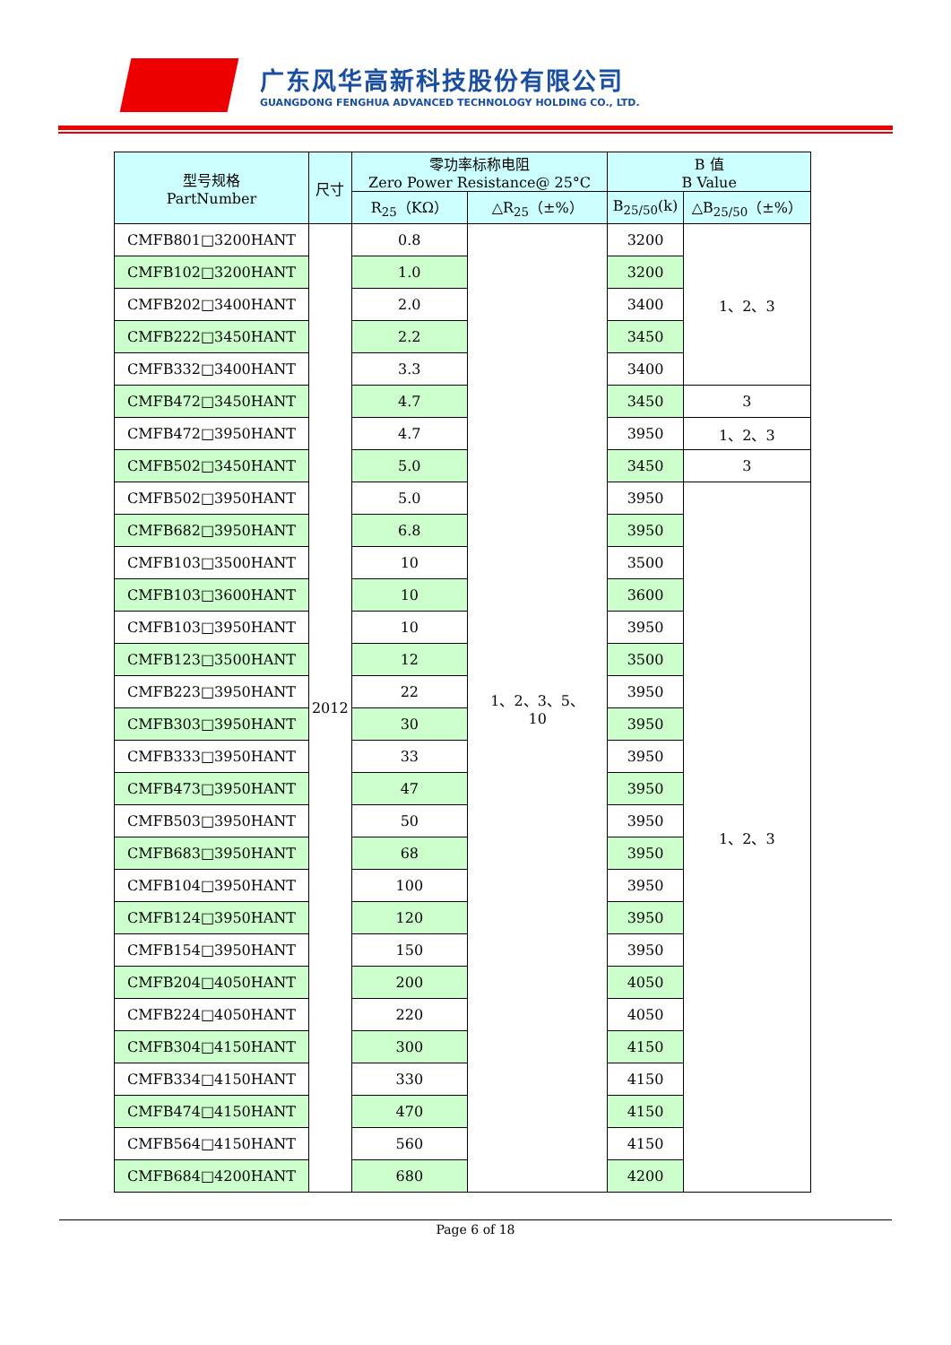广东风华高新科技股份有限公司
GUANGDONG FENGHUA ADVANCED TECHNOLOGY HOLDING CO., LTD.
| 型号规格 PartNumber | 尺寸 | 零功率标称电阻 Zero Power Resistance@ 25°C | | B 值 B Value | |
| --- | --- | --- | --- | --- | --- |
| | | R<sub>25</sub>（KΩ） | △R<sub>25</sub>（±%） | B<sub>25/50</sub>(k) | △B<sub>25/50</sub>（±%） |
| CMFB801□3200HANT | 2012 | 0.8 | 1、2、3、5、 10 | 3200 | 1、2、3 |
| CMFB102□3200HANT | | 1.0 | | 3200 | |
| CMFB202□3400HANT | | 2.0 | | 3400 | |
| CMFB222□3450HANT | | 2.2 | | 3450 | |
| CMFB332□3400HANT | | 3.3 | | 3400 | |
| CMFB472□3450HANT | | 4.7 | | 3450 | 3 |
| CMFB472□3950HANT | | 4.7 | | 3950 | 1、2、3 |
| CMFB502□3450HANT | | 5.0 | | 3450 | 3 |
| CMFB502□3950HANT | | 5.0 | | 3950 | 1、2、3 |
| CMFB682□3950HANT | | 6.8 | | 3950 | |
| CMFB103□3500HANT | | 10 | | 3500 | |
| CMFB103□3600HANT | | 10 | | 3600 | |
| CMFB103□3950HANT | | 10 | | 3950 | |
| CMFB123□3500HANT | | 12 | | 3500 | |
| CMFB223□3950HANT | | 22 | | 3950 | |
| CMFB303□3950HANT | | 30 | | 3950 | |
| CMFB333□3950HANT | | 33 | | 3950 | |
| CMFB473□3950HANT | | 47 | | 3950 | |
| CMFB503□3950HANT | | 50 | | 3950 | |
| CMFB683□3950HANT | | 68 | | 3950 | |
| CMFB104□3950HANT | | 100 | | 3950 | |
| CMFB124□3950HANT | | 120 | | 3950 | |
| CMFB154□3950HANT | | 150 | | 3950 | |
| CMFB204□4050HANT | | 200 | | 4050 | |
| CMFB224□4050HANT | | 220 | | 4050 | |
| CMFB304□4150HANT | | 300 | | 4150 | |
| CMFB334□4150HANT | | 330 | | 4150 | |
| CMFB474□4150HANT | | 470 | | 4150 | |
| CMFB564□4150HANT | | 560 | | 4150 | |
| CMFB684□4200HANT | | 680 | | 4200 | |
Page 6 of 18